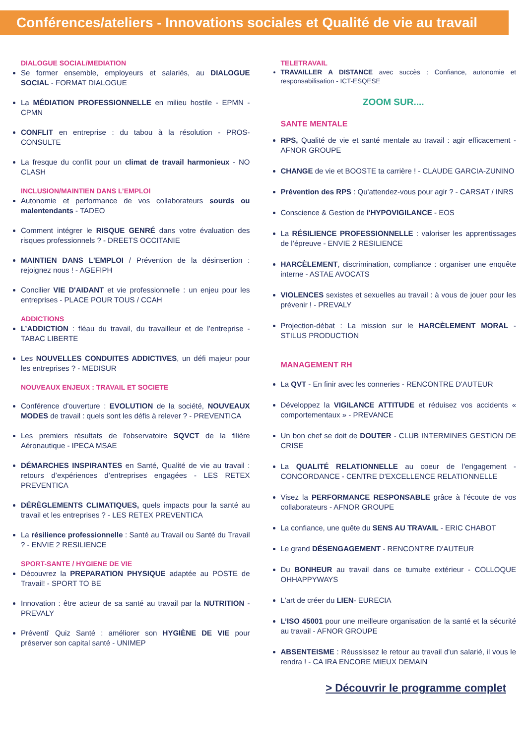Conférences/ateliers - Innovations sociales et Qualité de vie au travail
DIALOGUE SOCIAL/MEDIATION
Se former ensemble, employeurs et salariés, au DIALOGUE SOCIAL - FORMAT DIALOGUE
La MÉDIATION PROFESSIONNELLE en milieu hostile - EPMN - CPMN
CONFLIT en entreprise : du tabou à la résolution - PROS-CONSULTE
La fresque du conflit pour un climat de travail harmonieux - NO CLASH
INCLUSION/MAINTIEN DANS L’EMPLOI
Autonomie et performance de vos collaborateurs sourds ou malentendants - TADEO
Comment intégrer le RISQUE GENRÉ dans votre évaluation des risques professionnels ? - DREETS OCCITANIE
MAINTIEN DANS L'EMPLOI / Prévention de la désinsertion : rejoignez nous ! - AGEFIPH
Concilier VIE D'AIDANT et vie professionnelle : un enjeu pour les entreprises - PLACE POUR TOUS / CCAH
ADDICTIONS
L’ADDICTION : fléau du travail, du travailleur et de l’entreprise - TABAC LIBERTE
Les NOUVELLES CONDUITES ADDICTIVES, un défi majeur pour les entreprises ? - MEDISUR
NOUVEAUX ENJEUX : TRAVAIL ET SOCIETE
Conférence d'ouverture : EVOLUTION de la société, NOUVEAUX MODES de travail : quels sont les défis à relever ? - PREVENTICA
Les premiers résultats de l'observatoire SQVCT de la filière Aéronautique - IPECA MSAE
DÉMARCHES INSPIRANTES en Santé, Qualité de vie au travail : retours d’expériences d’entreprises engagées - LES RETEX PREVENTICA
DÉRÈGLEMENTS CLIMATIQUES, quels impacts pour la santé au travail et les entreprises ? - LES RETEX PREVENTICA
La résilience professionnelle : Santé au Travail ou Santé du Travail ? - ENVIE 2 RESILIENCE
SPORT-SANTE / HYGIENE DE VIE
Découvrez la PREPARATION PHYSIQUE adaptée au POSTE de Travail! - SPORT TO BE
Innovation : être acteur de sa santé au travail par la NUTRITION - PREVALY
Préventi' Quiz Santé : améliorer son HYGIÈNE DE VIE pour préserver son capital santé - UNIMEP
TELETRAVAIL
TRAVAILLER A DISTANCE avec succès : Confiance, autonomie et responsabilisation - ICT-ESQESE
ZOOM SUR....
SANTE MENTALE
RPS, Qualité de vie et santé mentale au travail : agir efficacement - AFNOR GROUPE
CHANGE de vie et BOOSTE ta carrière ! - CLAUDE GARCIA-ZUNINO
Prévention des RPS : Qu'attendez-vous pour agir ? - CARSAT / INRS
Conscience & Gestion de l'HYPOVIGILANCE - EOS
La RÉSILIENCE PROFESSIONNELLE : valoriser les apprentissages de l’épreuve - ENVIE 2 RESILIENCE
HARCÈLEMENT, discrimination, compliance : organiser une enquête interne - ASTAE AVOCATS
VIOLENCES sexistes et sexuelles au travail : à vous de jouer pour les prévenir ! - PREVALY
Projection-débat : La mission sur le HARCÈLEMENT MORAL - STILUS PRODUCTION
MANAGEMENT RH
La QVT - En finir avec les conneries - RENCONTRE D'AUTEUR
Développez la VIGILANCE ATTITUDE et réduisez vos accidents « comportementaux » - PREVANCE
Un bon chef se doit de DOUTER - CLUB INTERMINES GESTION DE CRISE
La QUALITÉ RELATIONNELLE au coeur de l'engagement - CONCORDANCE - CENTRE D'EXCELLENCE RELATIONNELLE
Visez la PERFORMANCE RESPONSABLE grâce à l’écoute de vos collaborateurs - AFNOR GROUPE
La confiance, une quête du SENS AU TRAVAIL - ERIC CHABOT
Le grand DÉSENGAGEMENT - RENCONTRE D'AUTEUR
Du BONHEUR au travail dans ce tumulte extérieur - COLLOQUE OHHAPPYWAYS
L'art de créer du LIEN- EURECIA
L’ISO 45001 pour une meilleure organisation de la santé et la sécurité au travail - AFNOR GROUPE
ABSENTEISME : Réussissez le retour au travail d'un salarié, il vous le rendra ! - CA IRA ENCORE MIEUX DEMAIN
> Découvrir le programme complet